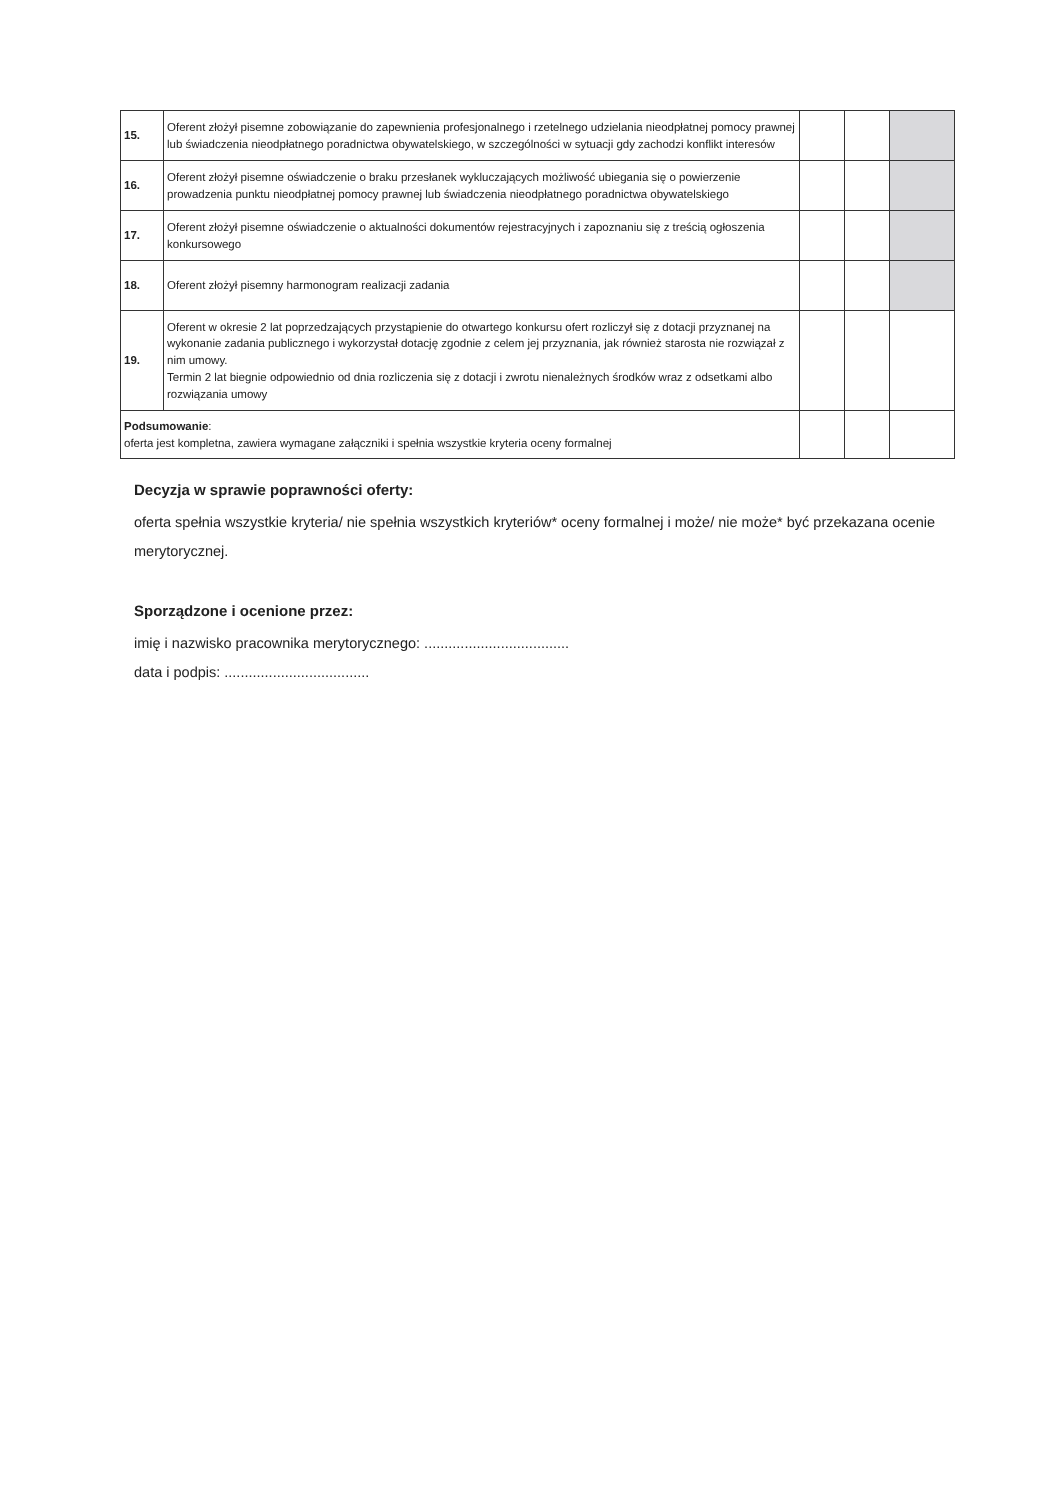| 15. | Oferent złożył pisemne zobowiązanie do zapewnienia profesjonalnego i rzetelnego udzielania nieodpłatnej pomocy prawnej lub świadczenia nieodpłatnego poradnictwa obywatelskiego, w szczególności w sytuacji gdy zachodzi konflikt interesów | | | |
| 16. | Oferent złożył pisemne oświadczenie o braku przesłanek wykluczających możliwość ubiegania się o powierzenie prowadzenia punktu nieodpłatnej pomocy prawnej lub świadczenia nieodpłatnego poradnictwa obywatelskiego | | | |
| 17. | Oferent złożył pisemne oświadczenie o aktualności dokumentów rejestracyjnych i zapoznaniu się z treścią ogłoszenia konkursowego | | | |
| 18. | Oferent złożył pisemny harmonogram realizacji zadania | | | |
| 19. | Oferent w okresie 2 lat poprzedzających przystąpienie do otwartego konkursu ofert rozliczył się z dotacji przyznanej na wykonanie zadania publicznego i wykorzystał dotację zgodnie z celem jej przyznania, jak również starosta nie rozwiązał z nim umowy. Termin 2 lat biegnie odpowiednio od dnia rozliczenia się z dotacji i zwrotu nienależnych środków wraz z odsetkami albo rozwiązania umowy | | | |
| Podsumowanie : oferta jest kompletna, zawiera wymagane załączniki i spełnia wszystkie kryteria oceny formalnej | | | | |
Decyzja w sprawie poprawności oferty:
oferta spełnia wszystkie kryteria/ nie spełnia wszystkich kryteriów* oceny formalnej i może/ nie może* być przekazana ocenie merytorycznej.
Sporządzone i ocenione przez:
imię i nazwisko pracownika merytorycznego: ....................................
data i podpis: ....................................